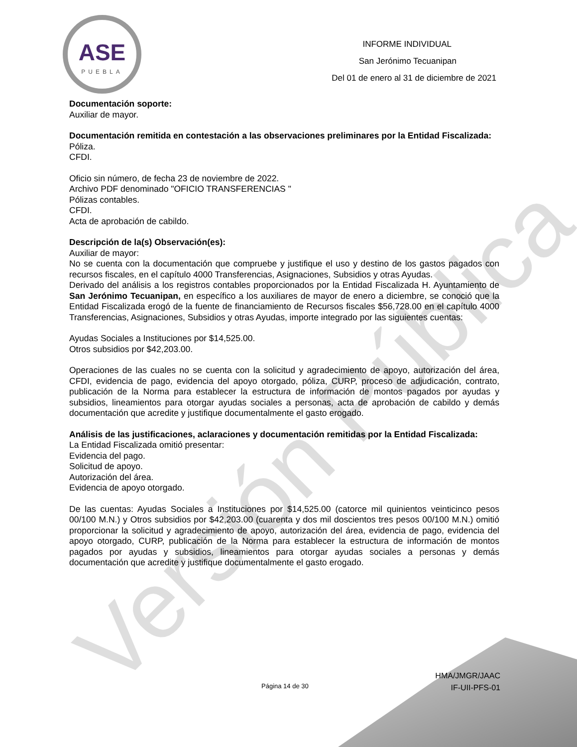Versión Pública
ASE
PUEBLA
INFORME INDIVIDUAL
San Jerónimo Tecuanipan
Del 01 de enero al 31 de diciembre de 2021
Documentación soporte:
Auxiliar de mayor.
Documentación remitida en contestación a las observaciones preliminares por la Entidad Fiscalizada:
Póliza.
CFDI.
Oficio sin número, de fecha 23 de noviembre de 2022.
Archivo PDF denominado "OFICIO TRANSFERENCIAS "
Pólizas contables.
CFDI.
Acta de aprobación de cabildo.
Descripción de la(s) Observación(es):
Auxiliar de mayor:
No se cuenta con la documentación que compruebe y justifique el uso y destino de los gastos pagados con recursos fiscales, en el capítulo 4000 Transferencias, Asignaciones, Subsidios y otras Ayudas.
Derivado del análisis a los registros contables proporcionados por la Entidad Fiscalizada H. Ayuntamiento de San Jerónimo Tecuanipan, en específico a los auxiliares de mayor de enero a diciembre, se conoció que la Entidad Fiscalizada erogó de la fuente de financiamiento de Recursos fiscales $56,728.00 en el capítulo 4000 Transferencias, Asignaciones, Subsidios y otras Ayudas, importe integrado por las siguientes cuentas:
Ayudas Sociales a Instituciones por $14,525.00.
Otros subsidios por $42,203.00.
Operaciones de las cuales no se cuenta con la solicitud y agradecimiento de apoyo, autorización del área, CFDI, evidencia de pago, evidencia del apoyo otorgado, póliza, CURP, proceso de adjudicación, contrato, publicación de la Norma para establecer la estructura de información de montos pagados por ayudas y subsidios, lineamientos para otorgar ayudas sociales a personas, acta de aprobación de cabildo y demás documentación que acredite y justifique documentalmente el gasto erogado.
Análisis de las justificaciones, aclaraciones y documentación remitidas por la Entidad Fiscalizada:
La Entidad Fiscalizada omitió presentar:
Evidencia del pago.
Solicitud de apoyo.
Autorización del área.
Evidencia de apoyo otorgado.
De las cuentas: Ayudas Sociales a Instituciones por $14,525.00 (catorce mil quinientos veinticinco pesos 00/100 M.N.) y Otros subsidios por $42,203.00 (cuarenta y dos mil doscientos tres pesos 00/100 M.N.) omitió proporcionar la solicitud y agradecimiento de apoyo, autorización del área, evidencia de pago, evidencia del apoyo otorgado, CURP, publicación de la Norma para establecer la estructura de información de montos pagados por ayudas y subsidios, lineamientos para otorgar ayudas sociales a personas y demás documentación que acredite y justifique documentalmente el gasto erogado.
Página 14 de 30
HMA/JMGR/JAAC
IF-UII-PFS-01